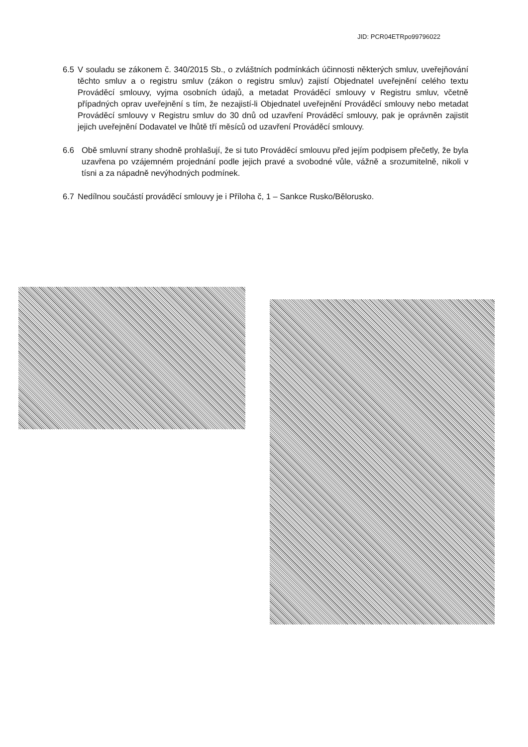JID: PCR04ETRpo99796022
6.5 V souladu se zákonem č. 340/2015 Sb., o zvláštních podmínkách účinnosti některých smluv, uveřejňování těchto smluv a o registru smluv (zákon o registru smluv) zajistí Objednatel uveřejnění celého textu Prováděcí smlouvy, vyjma osobních údajů, a metadat Prováděcí smlouvy v Registru smluv, včetně případných oprav uveřejnění s tím, že nezajistí-li Objednatel uveřejnění Prováděcí smlouvy nebo metadat Prováděcí smlouvy v Registru smluv do 30 dnů od uzavření Prováděcí smlouvy, pak je oprávněn zajistit jejich uveřejnění Dodavatel ve lhůtě tří měsíců od uzavření Prováděcí smlouvy.
6.6 Obě smluvní strany shodně prohlašují, že si tuto Prováděcí smlouvu před jejím podpisem přečetly, že byla uzavřena po vzájemném projednání podle jejich pravé a svobodné vůle, vážně a srozumitelně, nikoli v tísni a za nápadně nevýhodných podmínek.
6.7 Nedílnou součástí prováděcí smlouvy je i Příloha č, 1 – Sankce Rusko/Bělorusko.